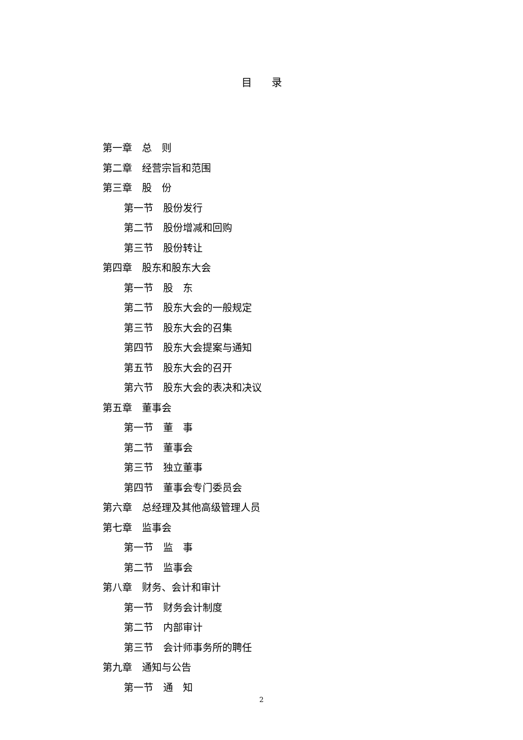目录
第一章　总　则
第二章　经营宗旨和范围
第三章　股　份
第一节　股份发行
第二节　股份增减和回购
第三节　股份转让
第四章　股东和股东大会
第一节　股　东
第二节　股东大会的一般规定
第三节　股东大会的召集
第四节　股东大会提案与通知
第五节　股东大会的召开
第六节　股东大会的表决和决议
第五章　董事会
第一节　董　事
第二节　董事会
第三节　独立董事
第四节　董事会专门委员会
第六章　总经理及其他高级管理人员
第七章　监事会
第一节　监　事
第二节　监事会
第八章　财务、会计和审计
第一节　财务会计制度
第二节　内部审计
第三节　会计师事务所的聘任
第九章　通知与公告
第一节　通　知
2